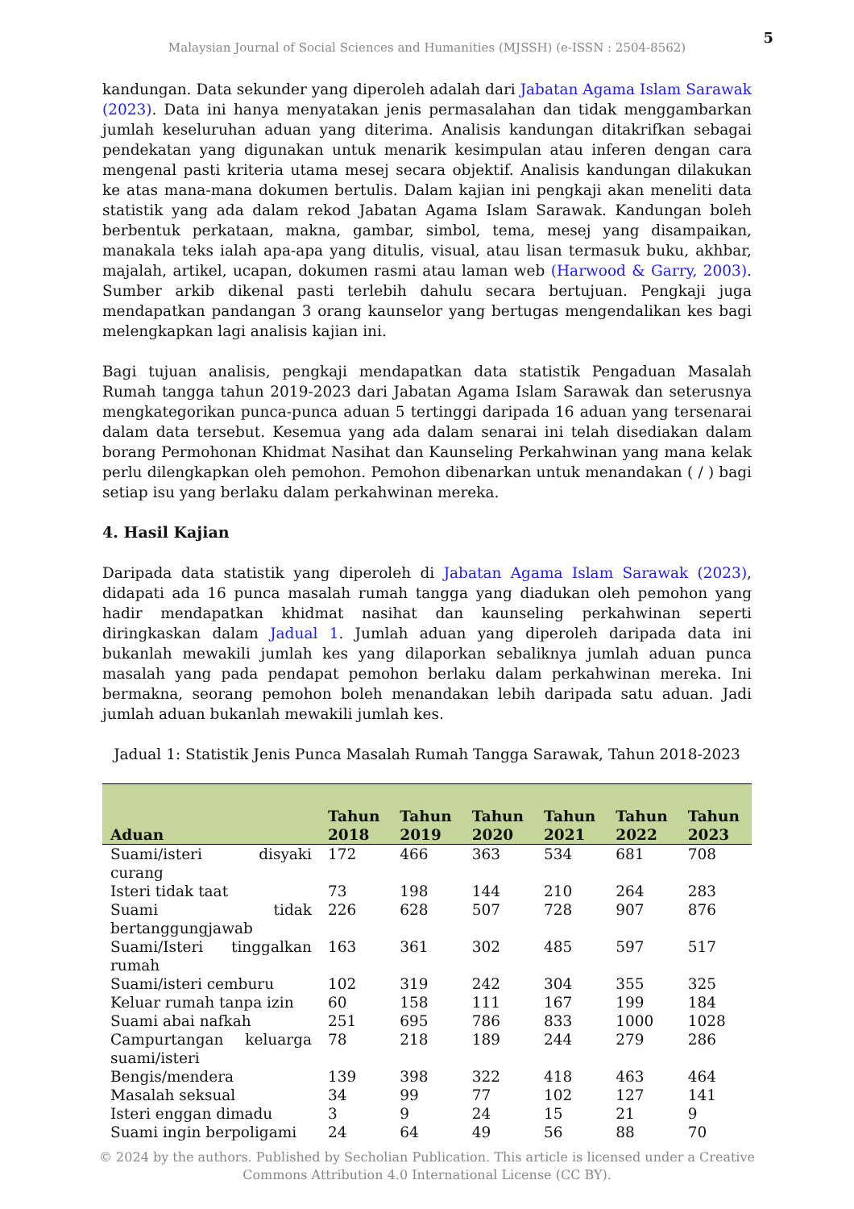Malaysian Journal of Social Sciences and Humanities (MJSSH) (e-ISSN : 2504-8562)
5
kandungan. Data sekunder yang diperoleh adalah dari Jabatan Agama Islam Sarawak (2023). Data ini hanya menyatakan jenis permasalahan dan tidak menggambarkan jumlah keseluruhan aduan yang diterima. Analisis kandungan ditakrifkan sebagai pendekatan yang digunakan untuk menarik kesimpulan atau inferen dengan cara mengenal pasti kriteria utama mesej secara objektif. Analisis kandungan dilakukan ke atas mana-mana dokumen bertulis. Dalam kajian ini pengkaji akan meneliti data statistik yang ada dalam rekod Jabatan Agama Islam Sarawak. Kandungan boleh berbentuk perkataan, makna, gambar, simbol, tema, mesej yang disampaikan, manakala teks ialah apa-apa yang ditulis, visual, atau lisan termasuk buku, akhbar, majalah, artikel, ucapan, dokumen rasmi atau laman web (Harwood & Garry, 2003). Sumber arkib dikenal pasti terlebih dahulu secara bertujuan. Pengkaji juga mendapatkan pandangan 3 orang kaunselor yang bertugas mengendalikan kes bagi melengkapkan lagi analisis kajian ini.
Bagi tujuan analisis, pengkaji mendapatkan data statistik Pengaduan Masalah Rumah tangga tahun 2019-2023 dari Jabatan Agama Islam Sarawak dan seterusnya mengkategorikan punca-punca aduan 5 tertinggi daripada 16 aduan yang tersenarai dalam data tersebut. Kesemua yang ada dalam senarai ini telah disediakan dalam borang Permohonan Khidmat Nasihat dan Kaunseling Perkahwinan yang mana kelak perlu dilengkapkan oleh pemohon. Pemohon dibenarkan untuk menandakan ( / ) bagi setiap isu yang berlaku dalam perkahwinan mereka.
4. Hasil Kajian
Daripada data statistik yang diperoleh di Jabatan Agama Islam Sarawak (2023), didapati ada 16 punca masalah rumah tangga yang diadukan oleh pemohon yang hadir mendapatkan khidmat nasihat dan kaunseling perkahwinan seperti diringkaskan dalam Jadual 1. Jumlah aduan yang diperoleh daripada data ini bukanlah mewakili jumlah kes yang dilaporkan sebaliknya jumlah aduan punca masalah yang pada pendapat pemohon berlaku dalam perkahwinan mereka. Ini bermakna, seorang pemohon boleh menandakan lebih daripada satu aduan. Jadi jumlah aduan bukanlah mewakili jumlah kes.
Jadual 1: Statistik Jenis Punca Masalah Rumah Tangga Sarawak, Tahun 2018-2023
| Aduan | Tahun 2018 | Tahun 2019 | Tahun 2020 | Tahun 2021 | Tahun 2022 | Tahun 2023 |
| --- | --- | --- | --- | --- | --- | --- |
| Suami/isteri disyaki curang | 172 | 466 | 363 | 534 | 681 | 708 |
| Isteri tidak taat | 73 | 198 | 144 | 210 | 264 | 283 |
| Suami tidak bertanggungjawab | 226 | 628 | 507 | 728 | 907 | 876 |
| Suami/Isteri tinggalkan rumah | 163 | 361 | 302 | 485 | 597 | 517 |
| Suami/isteri cemburu | 102 | 319 | 242 | 304 | 355 | 325 |
| Keluar rumah tanpa izin | 60 | 158 | 111 | 167 | 199 | 184 |
| Suami abai nafkah | 251 | 695 | 786 | 833 | 1000 | 1028 |
| Campurtangan keluarga suami/isteri | 78 | 218 | 189 | 244 | 279 | 286 |
| Bengis/mendera | 139 | 398 | 322 | 418 | 463 | 464 |
| Masalah seksual | 34 | 99 | 77 | 102 | 127 | 141 |
| Isteri enggan dimadu | 3 | 9 | 24 | 15 | 21 | 9 |
| Suami ingin berpoligami | 24 | 64 | 49 | 56 | 88 | 70 |
© 2024 by the authors. Published by Secholian Publication. This article is licensed under a Creative
Commons Attribution 4.0 International License (CC BY).